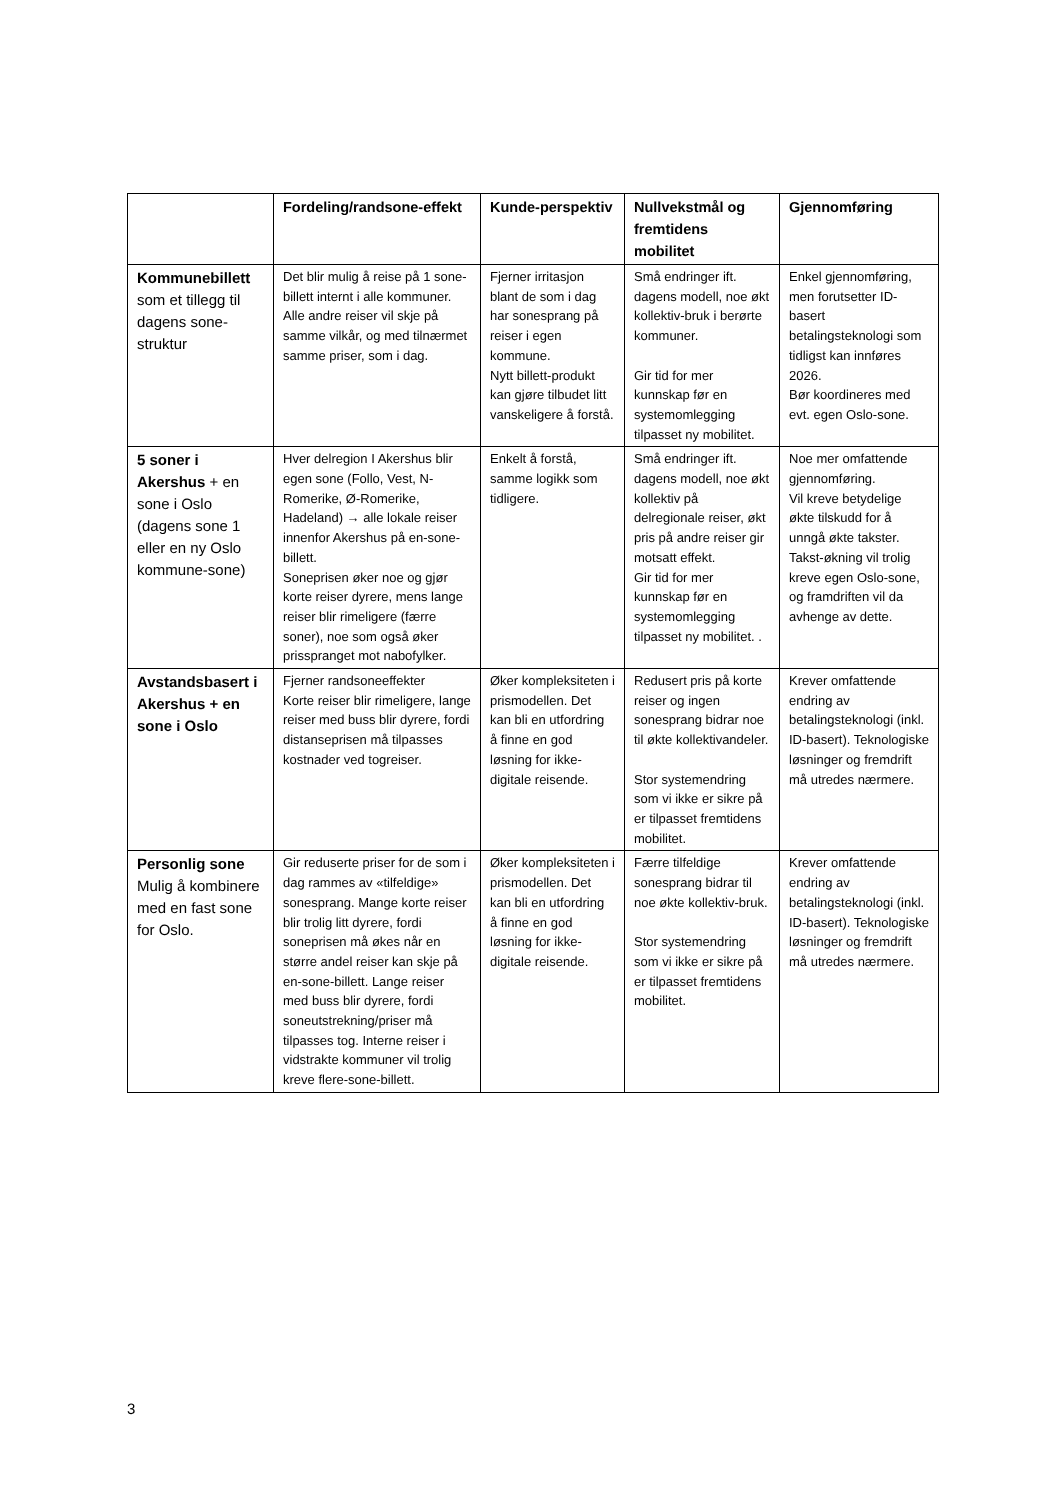| | Fordeling/randsone-effekt | Kunde-perspektiv | Nullvekstmål og fremtidens mobilitet | Gjennomføring |
| --- | --- | --- | --- | --- |
| Kommunebillett som et tillegg til dagens sone-struktur | Det blir mulig å reise på 1 sone-billett internt i alle kommuner. Alle andre reiser vil skje på samme vilkår, og med tilnærmet samme priser, som i dag. | Fjerner irritasjon blant de som i dag har sonesprang på reiser i egen kommune. Nytt billett-produkt kan gjøre tilbudet litt vanskeligere å forstå. | Små endringer ift. dagens modell, noe økt kollektiv-bruk i berørte kommuner. Gir tid for mer kunnskap før en systemomlegging tilpasset ny mobilitet. | Enkel gjennomføring, men forutsetter ID-basert betalingsteknologi som tidligst kan innføres 2026. Bør koordineres med evt. egen Oslo-sone. |
| 5 soner i Akershus + en sone i Oslo (dagens sone 1 eller en ny Oslo kommune-sone) | Hver delregion I Akershus blir egen sone (Follo, Vest, N-Romerike, Ø-Romerike, Hadeland) → alle lokale reiser innenfor Akershus på en-sone-billett. Soneprisen øker noe og gjør korte reiser dyrere, mens lange reiser blir rimeligere (færre soner), noe som også øker prisspranget mot nabofylker. | Enkelt å forstå, samme logikk som tidligere. | Små endringer ift. dagens modell, noe økt kollektiv på delregionale reiser, økt pris på andre reiser gir motsatt effekt. Gir tid for mer kunnskap før en systemomlegging tilpasset ny mobilitet. . | Noe mer omfattende gjennomføring. Vil kreve betydelige økte tilskudd for å unngå økte takster. Takst-økning vil trolig kreve egen Oslo-sone, og framdriften vil da avhenge av dette. |
| Avstandsbasert i Akershus + en sone i Oslo | Fjerner randsoneeffekter Korte reiser blir rimeligere, lange reiser med buss blir dyrere, fordi distanseprisen må tilpasses kostnader ved togreiser. | Øker kompleksiteten i prismodellen. Det kan bli en utfordring å finne en god løsning for ikke-digitale reisende. | Redusert pris på korte reiser og ingen sonesprang bidrar noe til økte kollektivandeler. Stor systemendring som vi ikke er sikre på er tilpasset fremtidens mobilitet. | Krever omfattende endring av betalingsteknologi (inkl. ID-basert). Teknologiske løsninger og fremdrift må utredes nærmere. |
| Personlig sone Mulig å kombinere med en fast sone for Oslo. | Gir reduserte priser for de som i dag rammes av «tilfeldige» sonesprang. Mange korte reiser blir trolig litt dyrere, fordi soneprisen må økes når en større andel reiser kan skje på en-sone-billett. Lange reiser med buss blir dyrere, fordi soneutstrekning/priser må tilpasses tog. Interne reiser i vidstrakte kommuner vil trolig kreve flere-sone-billett. | Øker kompleksiteten i prismodellen. Det kan bli en utfordring å finne en god løsning for ikke-digitale reisende. | Færre tilfeldige sonesprang bidrar til noe økte kollektiv-bruk. Stor systemendring som vi ikke er sikre på er tilpasset fremtidens mobilitet. | Krever omfattende endring av betalingsteknologi (inkl. ID-basert). Teknologiske løsninger og fremdrift må utredes nærmere. |
3